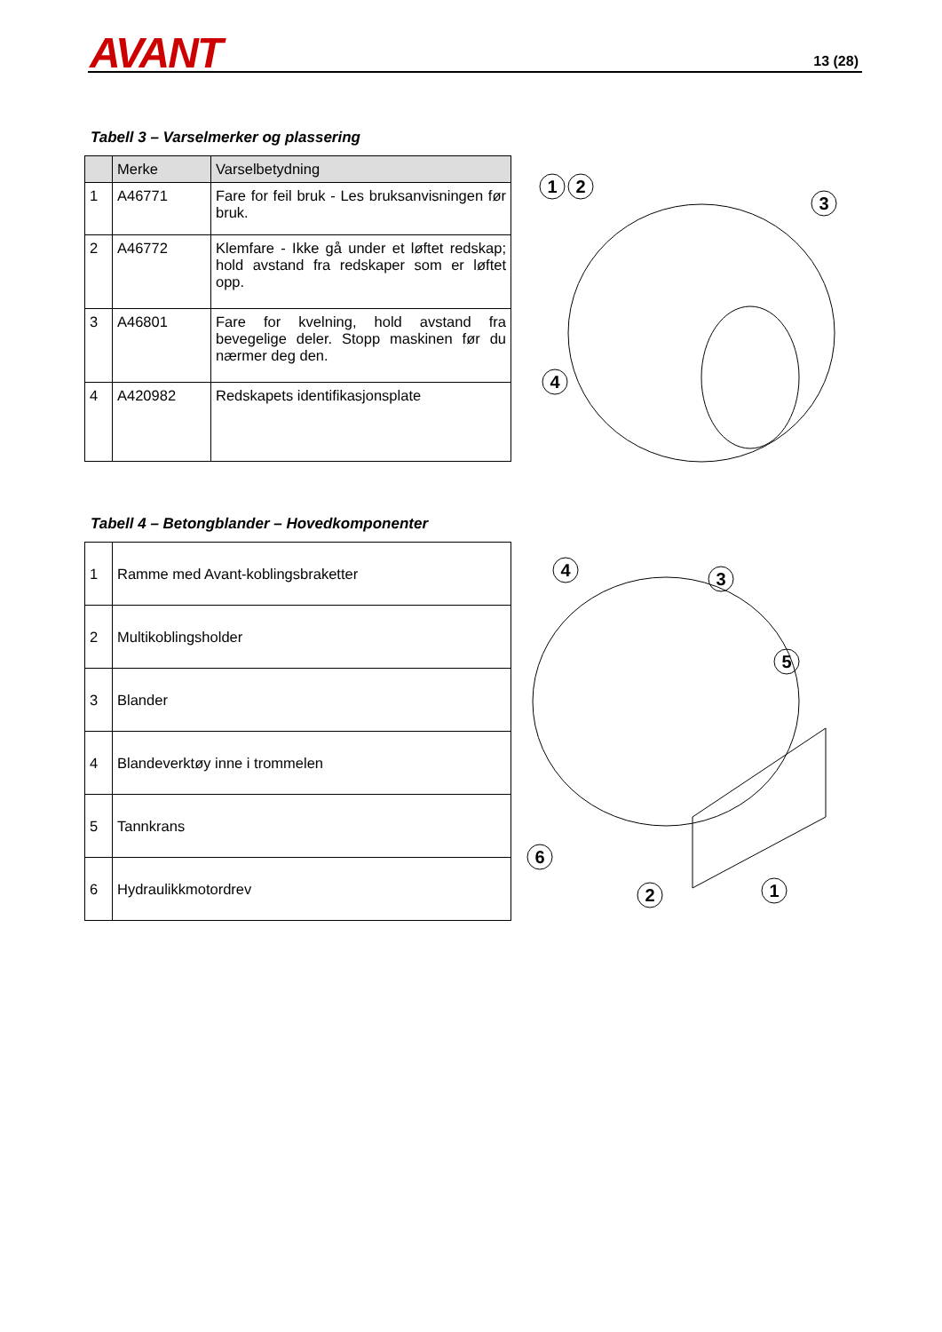AVANT 13 (28)
Tabell 3 – Varselmerker og plassering
| | Merke | Varselbetydning |
| --- | --- | --- |
| 1 | A46771 | Fare for feil bruk - Les bruksanvisningen før bruk. |
| 2 | A46772 | Klemfare - Ikke gå under et løftet redskap; hold avstand fra redskaper som er løftet opp. |
| 3 | A46801 | Fare for kvelning, hold avstand fra bevegelige deler. Stopp maskinen før du nærmer deg den. |
| 4 | A420982 | Redskapets identifikasjonsplate |
1
2
3
4
Tabell 4 – Betongblander – Hovedkomponenter
| 1 | Ramme med Avant-koblingsbraketter |
| 2 | Multikoblingsholder |
| 3 | Blander |
| 4 | Blandeverktøy inne i trommelen |
| 5 | Tannkrans |
| 6 | Hydraulikkmotordrev |
4
3
5
6
2
1